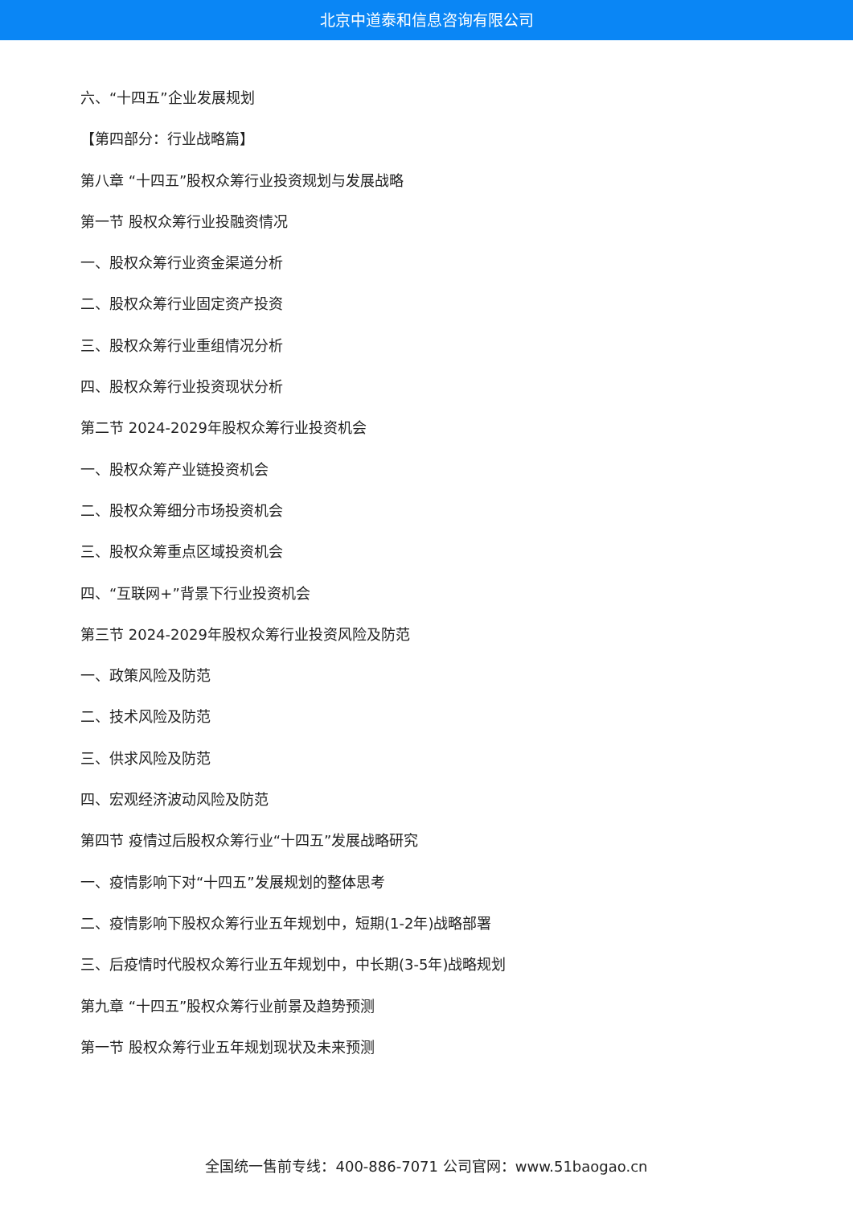北京中道泰和信息咨询有限公司
六、“十四五”企业发展规划
【第四部分：行业战略篇】
第八章 “十四五”股权众筹行业投资规划与发展战略
第一节 股权众筹行业投融资情况
一、股权众筹行业资金渠道分析
二、股权众筹行业固定资产投资
三、股权众筹行业重组情况分析
四、股权众筹行业投资现状分析
第二节 2024-2029年股权众筹行业投资机会
一、股权众筹产业链投资机会
二、股权众筹细分市场投资机会
三、股权众筹重点区域投资机会
四、“互联网+”背景下行业投资机会
第三节 2024-2029年股权众筹行业投资风险及防范
一、政策风险及防范
二、技术风险及防范
三、供求风险及防范
四、宏观经济波动风险及防范
第四节 疫情过后股权众筹行业“十四五”发展战略研究
一、疫情影响下对“十四五”发展规划的整体思考
二、疫情影响下股权众筹行业五年规划中，短期(1-2年)战略部署
三、后疫情时代股权众筹行业五年规划中，中长期(3-5年)战略规划
第九章 “十四五”股权众筹行业前景及趋势预测
第一节 股权众筹行业五年规划现状及未来预测
全国统一售前专线：400-886-7071 公司官网：www.51baogao.cn